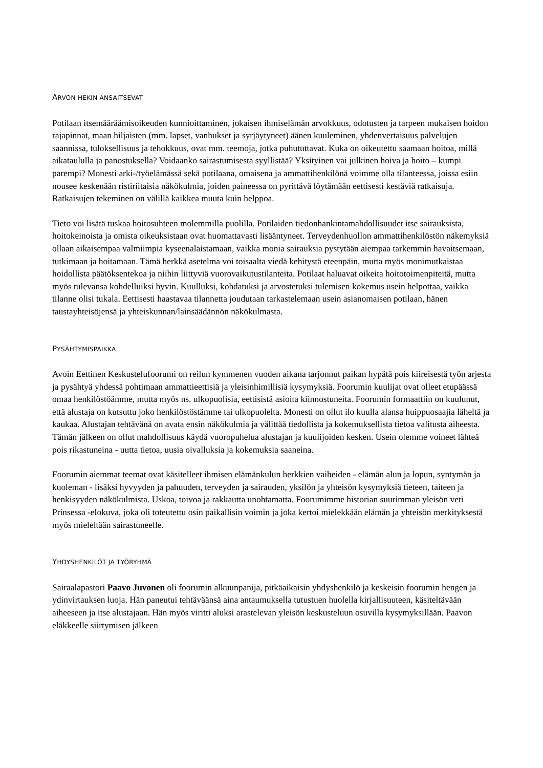ARVON HEKIN ANSAITSEVAT
Potilaan itsemääräämisoikeuden kunnioittaminen, jokaisen ihmiselämän arvokkuus, odotusten ja tarpeen mukaisen hoidon rajapinnat, maan hiljaisten (mm. lapset, vanhukset ja syrjäytyneet) äänen kuuleminen, yhdenvertaisuus palvelujen saannissa, tuloksellisuus ja tehokkuus, ovat mm. teemoja, jotka puhututtavat. Kuka on oikeutettu saamaan hoitoa, millä aikataululla ja panostuksella? Voidaanko sairastumisesta syyllistää? Yksityinen vai julkinen hoiva ja hoito – kumpi parempi? Monesti arki-/työelämässä sekä potilaana, omaisena ja ammattihenkilönä voimme olla tilanteessa, joissa esiin nousee keskenään ristiriitaisia näkökulmia, joiden paineessa on pyrittävä löytämään eettisesti kestäviä ratkaisuja. Ratkaisujen tekeminen on välillä kaikkea muuta kuin helppoa.
Tieto voi lisätä tuskaa hoitosuhteen molemmilla puolilla. Potilaiden tiedonhankintamahdollisuudet itse sairauksista, hoitokeinoista ja omista oikeuksistaan ovat huomattavasti lisääntyneet. Terveydenhuollon ammattihenkilöstön näkemyksiä ollaan aikaisempaa valmiimpia kyseenalaistamaan, vaikka monia sairauksia pystytään aiempaa tarkemmin havaitsemaan, tutkimaan ja hoitamaan. Tämä herkkä asetelma voi toisaalta viedä kehitystä eteenpäin, mutta myös monimutkaistaa hoidollista päätöksentekoa ja niihin liittyviä vuorovaikutustilanteita. Potilaat haluavat oikeita hoitotoimenpiteitä, mutta myös tulevansa kohdelluiksi hyvin. Kuulluksi, kohdatuksi ja arvostetuksi tulemisen kokemus usein helpottaa, vaikka tilanne olisi tukala. Eettisesti haastavaa tilannetta joudutaan tarkastelemaan usein asianomaisen potilaan, hänen taustayhteisöjensä ja yhteiskunnan/lainsäädännön näkökulmasta.
PYSÄHTYMISPAIKKA
Avoin Eettinen Keskustelufoorumi on reilun kymmenen vuoden aikana tarjonnut paikan hypätä pois kiireisestä työn arjesta ja pysähtyä yhdessä pohtimaan ammattieettisiä ja yleisinhimillisiä kysymyksiä. Foorumin kuulijat ovat olleet etupäässä omaa henkilöstöämme, mutta myös ns. ulkopuolisia, eettisistä asioita kiinnostuneita. Foorumin formaattiin on kuulunut, että alustaja on kutsuttu joko henkilöstöstämme tai ulkopuolelta. Monesti on ollut ilo kuulla alansa huippuosaajia läheltä ja kaukaa. Alustajan tehtävänä on avata ensin näkökulmia ja välittää tiedollista ja kokemuksellista tietoa valitusta aiheesta. Tämän jälkeen on ollut mahdollisuus käydä vuoropuhelua alustajan ja kuulijoiden kesken. Usein olemme voineet lähteä pois rikastuneina - uutta tietoa, uusia oivalluksia ja kokemuksia saaneina.
Foorumin aiemmat teemat ovat käsitelleet ihmisen elämänkulun herkkien vaiheiden - elämän alun ja lopun, syntymän ja kuoleman - lisäksi hyvyyden ja pahuuden, terveyden ja sairauden, yksilön ja yhteisön kysymyksiä tieteen, taiteen ja henkisyyden näkökulmista. Uskoa, toivoa ja rakkautta unohtamatta. Foorumimme historian suurimman yleisön veti Prinsessa -elokuva, joka oli toteutettu osin paikallisin voimin ja joka kertoi mielekkään elämän ja yhteisön merkityksestä myös mieleltään sairastuneelle.
YHDYSHENKILÖT JA TYÖRYHMÄ
Sairaalapastori Paavo Juvonen oli foorumin alkuunpanija, pitkäaikaisin yhdyshenkilö ja keskeisin foorumin hengen ja ydinvirtauksen luoja. Hän paneutui tehtäväänsä aina antaumuksella tutustuen huolella kirjallisuuteen, käsiteltävään aiheeseen ja itse alustajaan. Hän myös viritti aluksi arastelevan yleisön keskusteluun osuvilla kysymyksillään. Paavon eläkkeelle siirtymisen jälkeen